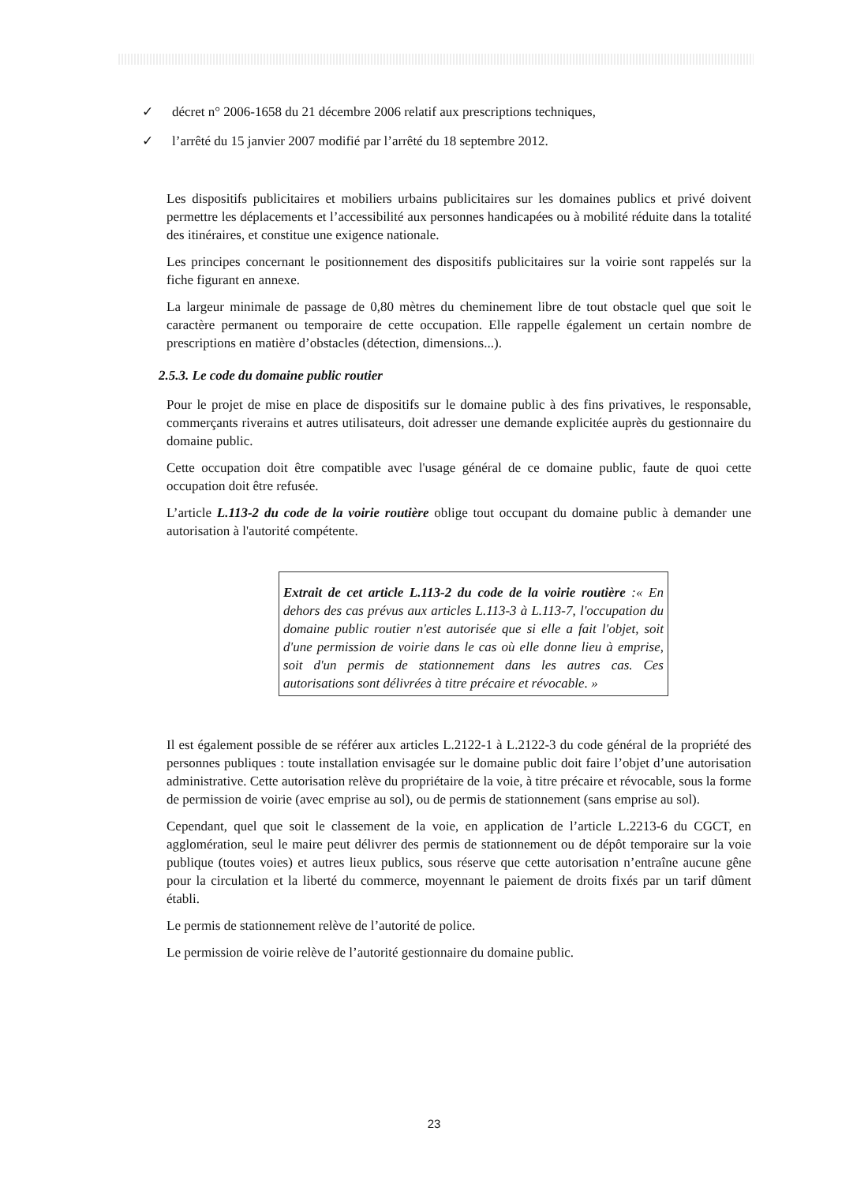✓ décret n° 2006-1658 du 21 décembre 2006 relatif aux prescriptions techniques,
✓ l’arrêté du 15 janvier 2007 modifié par l’arrêté du 18 septembre 2012.
Les dispositifs publicitaires et mobiliers urbains publicitaires sur les domaines publics et privé doivent permettre les déplacements et l’accessibilité aux personnes handicapées ou à mobilité réduite dans la totalité des itinéraires, et constitue une exigence nationale.
Les principes concernant le positionnement des dispositifs publicitaires sur la voirie sont rappelés sur la fiche figurant en annexe.
La largeur minimale de passage de 0,80 mètres du cheminement libre de tout obstacle quel que soit le caractère permanent ou temporaire de cette occupation. Elle rappelle également un certain nombre de prescriptions en matière d’obstacles (détection, dimensions...).
2.5.3. Le code du domaine public routier
Pour le projet de mise en place de dispositifs sur le domaine public à des fins privatives, le responsable, commerçants riverains et autres utilisateurs, doit adresser une demande explicitée auprès du gestionnaire du domaine public.
Cette occupation doit être compatible avec l'usage général de ce domaine public, faute de quoi cette occupation doit être refusée.
L’article L.113-2 du code de la voirie routière oblige tout occupant du domaine public à demander une autorisation à l'autorité compétente.
Extrait de cet article L.113-2 du code de la voirie routière :« En dehors des cas prévus aux articles L.113-3 à L.113-7, l'occupation du domaine public routier n'est autorisée que si elle a fait l'objet, soit d'une permission de voirie dans le cas où elle donne lieu à emprise, soit d'un permis de stationnement dans les autres cas. Ces autorisations sont délivrées à titre précaire et révocable. »
Il est également possible de se référer aux articles L.2122-1 à L.2122-3 du code général de la propriété des personnes publiques : toute installation envisagée sur le domaine public doit faire l’objet d’une autorisation administrative. Cette autorisation relève du propriétaire de la voie, à titre précaire et révocable, sous la forme de permission de voirie (avec emprise au sol), ou de permis de stationnement (sans emprise au sol).
Cependant, quel que soit le classement de la voie, en application de l’article L.2213-6 du CGCT, en agglomération, seul le maire peut délivrer des permis de stationnement ou de dépôt temporaire sur la voie publique (toutes voies) et autres lieux publics, sous réserve que cette autorisation n’entraîne aucune gêne pour la circulation et la liberté du commerce, moyennant le paiement de droits fixés par un tarif dûment établi.
Le permis de stationnement relève de l’autorité de police.
Le permission de voirie relève de l’autorité gestionnaire du domaine public.
23